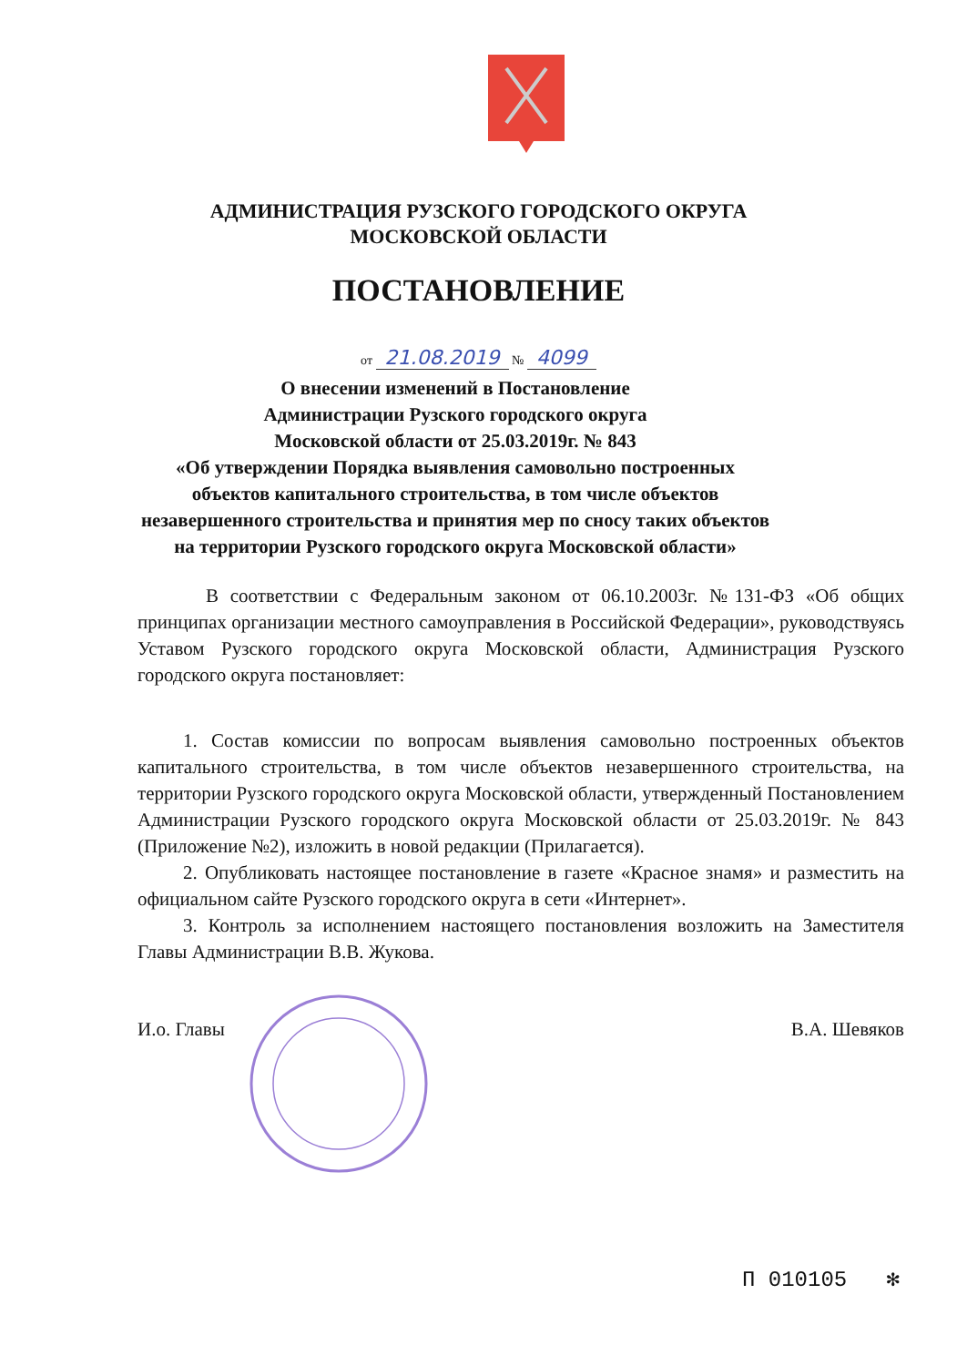АДМИНИСТРАЦИЯ РУЗСКОГО ГОРОДСКОГО ОКРУГА
МОСКОВСКОЙ ОБЛАСТИ
ПОСТАНОВЛЕНИЕ
от 21.08.2019 № 4099
О внесении изменений в Постановление
Администрации Рузского городского округа
Московской области от 25.03.2019г. № 843
«Об утверждении Порядка выявления самовольно построенных объектов капитального строительства, в том числе объектов незавершенного строительства и принятия мер по сносу таких объектов на территории Рузского городского округа Московской области»
В соответствии с Федеральным законом от 06.10.2003г. №131-ФЗ «Об общих принципах организации местного самоуправления в Российской Федерации», руководствуясь Уставом Рузского городского округа Московской области, Администрация Рузского городского округа постановляет:
1. Состав комиссии по вопросам выявления самовольно построенных объектов капитального строительства, в том числе объектов незавершенного строительства, на территории Рузского городского округа Московской области, утвержденный Постановлением Администрации Рузского городского округа Московской области от 25.03.2019г. № 843 (Приложение №2), изложить в новой редакции (Прилагается).
2. Опубликовать настоящее постановление в газете «Красное знамя» и разместить на официальном сайте Рузского городского округа в сети «Интернет».
3. Контроль за исполнением настоящего постановления возложить на Заместителя Главы Администрации В.В. Жукова.
И.о. Главы В.А. Шевяков
П 010105 ✻